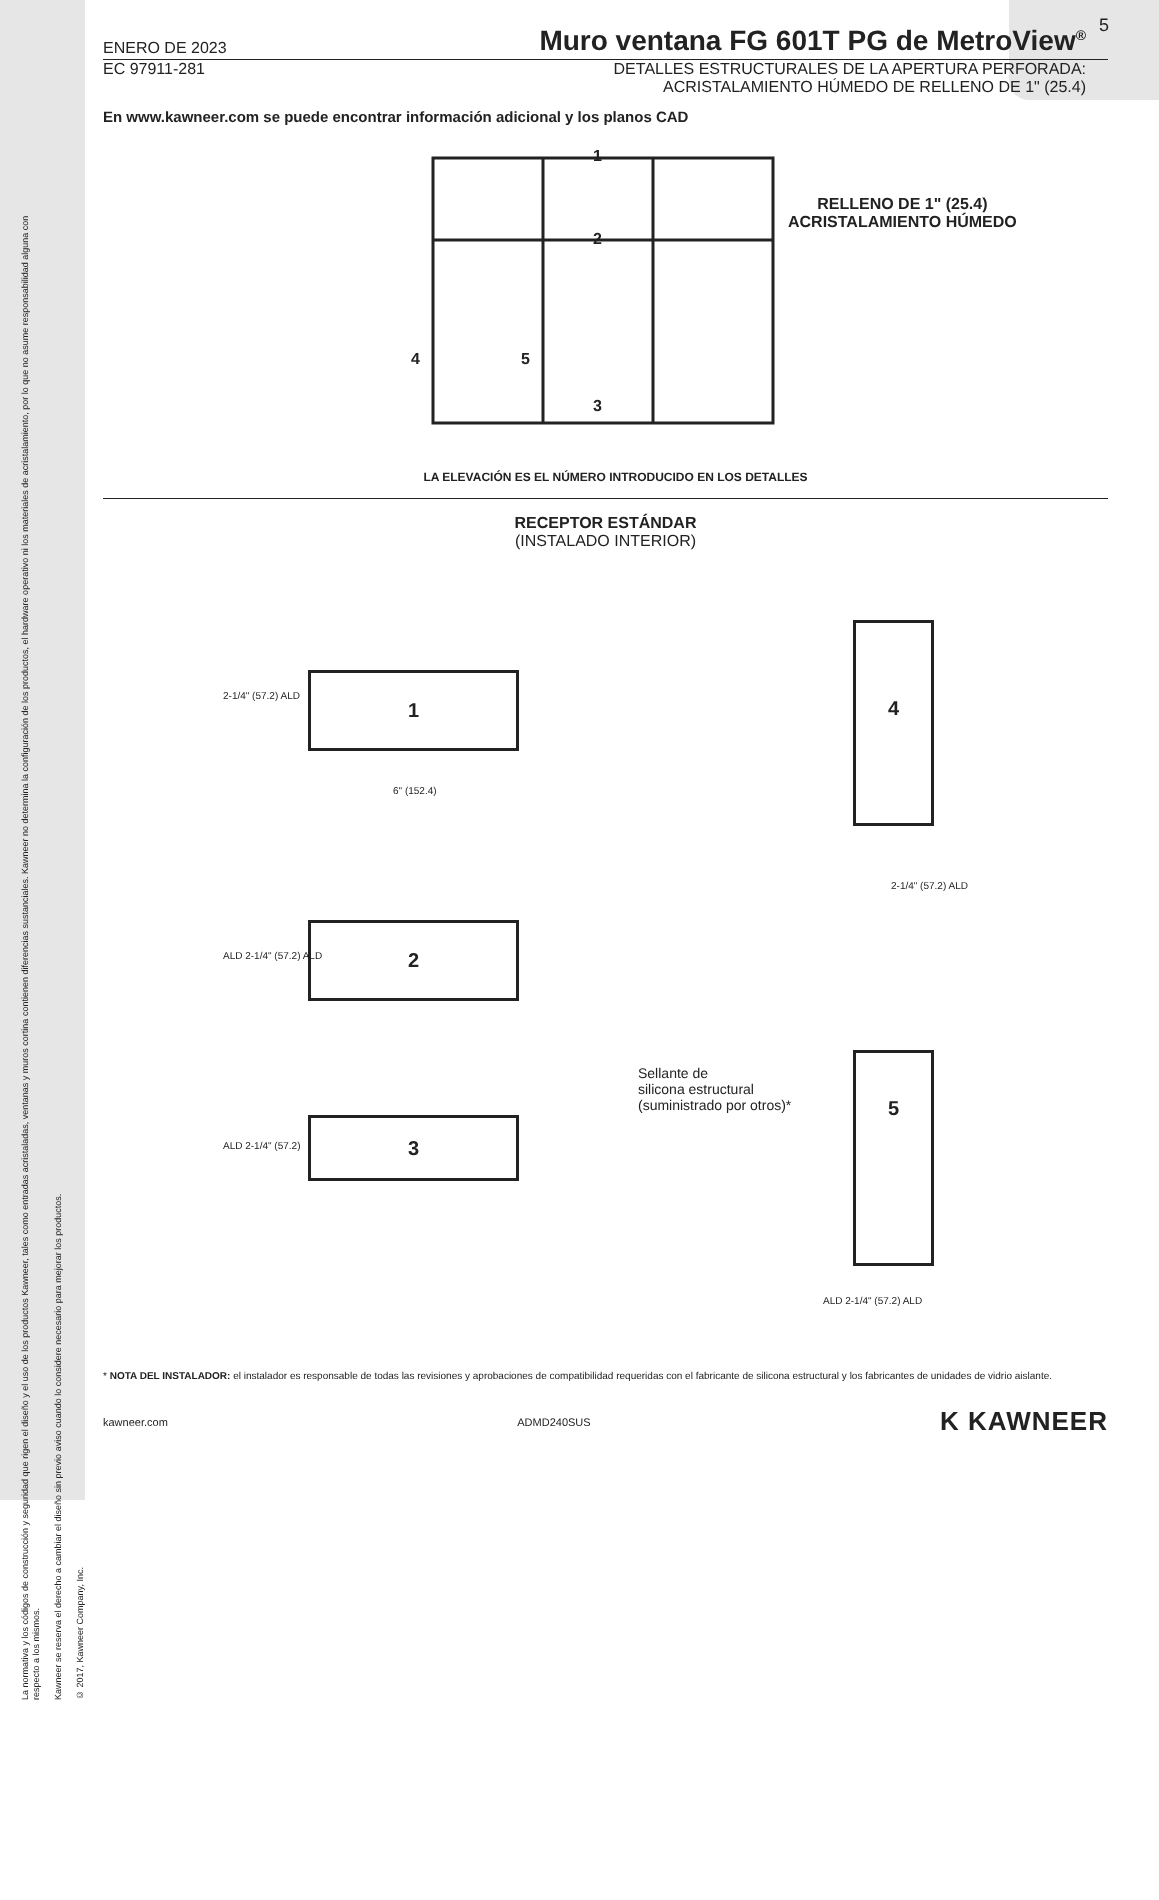La normativa y los códigos de construcción y seguridad que rigen el diseño y el uso de los productos Kawneer, tales como entradas acristaladas, ventanas y muros cortina contienen diferencias sustanciales. Kawneer no determina la configuración de los productos, el hardware operativo ni los materiales de acristalamiento, por lo que no asume responsabilidad alguna con respecto a los mismos.
Kawneer se reserva el derecho a cambiar el diseño sin previo aviso cuando lo considere necesario para mejorar los productos.
© 2017, Kawneer Company, Inc.
5
ENERO DE 2023
Muro ventana FG 601T PG de MetroView<sup>®</sup>
EC 97911-281 DETALLES ESTRUCTURALES DE LA APERTURA PERFORADA:
ACRISTALAMIENTO HÚMEDO DE RELLENO DE 1" (25.4)
En www.kawneer.com se puede encontrar información adicional y los planos CAD
1
2
3
4 5
RELLENO DE 1" (25.4)
ACRISTALAMIENTO HÚMEDO
LA ELEVACIÓN ES EL NÚMERO INTRODUCIDO EN LOS DETALLES
RECEPTOR ESTÁNDAR
(INSTALADO INTERIOR)
1
2-1/4" (57.2) ALD
6" (152.4)
2
ALD 2-1/4" (57.2) ALD
3
ALD 2-1/4" (57.2)
4
2-1/4" (57.2) ALD
Sellante de
silicona estructural
(suministrado por otros)*
5
ALD 2-1/4" (57.2) ALD
* NOTA DEL INSTALADOR: el instalador es responsable de todas las revisiones y aprobaciones de compatibilidad requeridas con el fabricante de silicona estructural y los fabricantes de unidades de vidrio aislante.
kawneer.com ADMD240SUS K KAWNEER